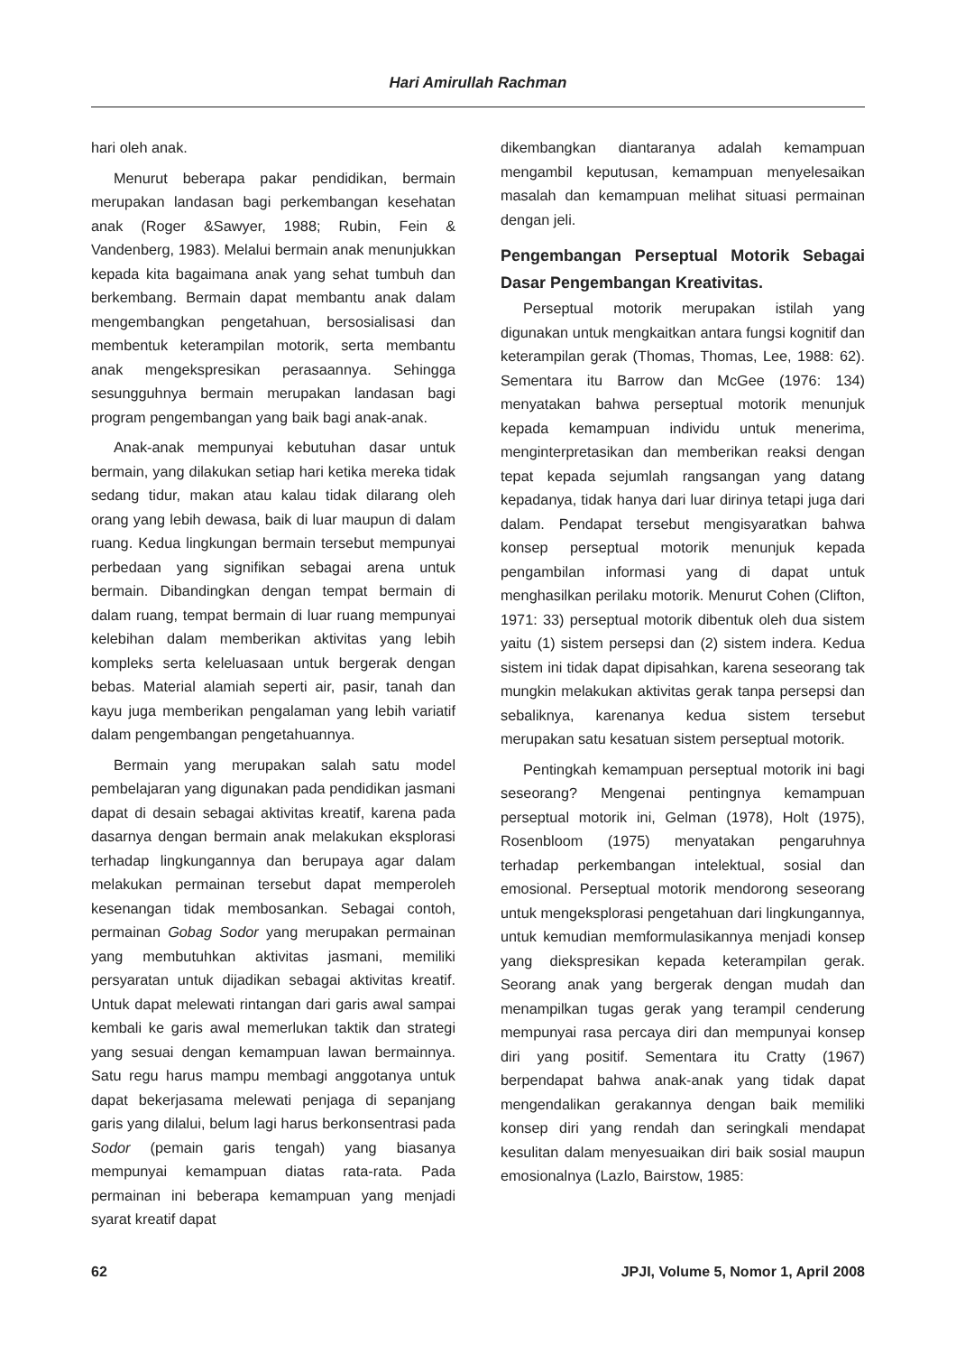Hari Amirullah Rachman
hari oleh anak.
Menurut beberapa pakar pendidikan, bermain merupakan landasan bagi perkembangan kesehatan anak (Roger &Sawyer, 1988; Rubin, Fein & Vandenberg, 1983). Melalui bermain anak menunjukkan kepada kita bagaimana anak yang sehat tumbuh dan berkembang. Bermain dapat membantu anak dalam mengembangkan pengetahuan, bersosialisasi dan membentuk keterampilan motorik, serta membantu anak mengekspresikan perasaannya. Sehingga sesungguhnya bermain merupakan landasan bagi program pengembangan yang baik bagi anak-anak.
Anak-anak mempunyai kebutuhan dasar untuk bermain, yang dilakukan setiap hari ketika mereka tidak sedang tidur, makan atau kalau tidak dilarang oleh orang yang lebih dewasa, baik di luar maupun di dalam ruang. Kedua lingkungan bermain tersebut mempunyai perbedaan yang signifikan sebagai arena untuk bermain. Dibandingkan dengan tempat bermain di dalam ruang, tempat bermain di luar ruang mempunyai kelebihan dalam memberikan aktivitas yang lebih kompleks serta keleluasaan untuk bergerak dengan bebas. Material alamiah seperti air, pasir, tanah dan kayu juga memberikan pengalaman yang lebih variatif dalam pengembangan pengetahuannya.
Bermain yang merupakan salah satu model pembelajaran yang digunakan pada pendidikan jasmani dapat di desain sebagai aktivitas kreatif, karena pada dasarnya dengan bermain anak melakukan eksplorasi terhadap lingkungannya dan berupaya agar dalam melakukan permainan tersebut dapat memperoleh kesenangan tidak membosankan. Sebagai contoh, permainan Gobag Sodor yang merupakan permainan yang membutuhkan aktivitas jasmani, memiliki persyaratan untuk dijadikan sebagai aktivitas kreatif. Untuk dapat melewati rintangan dari garis awal sampai kembali ke garis awal memerlukan taktik dan strategi yang sesuai dengan kemampuan lawan bermainnya. Satu regu harus mampu membagi anggotanya untuk dapat bekerjasama melewati penjaga di sepanjang garis yang dilalui, belum lagi harus berkonsentrasi pada Sodor (pemain garis tengah) yang biasanya mempunyai kemampuan diatas rata-rata. Pada permainan ini beberapa kemampuan yang menjadi syarat kreatif dapat
dikembangkan diantaranya adalah kemampuan mengambil keputusan, kemampuan menyelesaikan masalah dan kemampuan melihat situasi permainan dengan jeli.
Pengembangan Perseptual Motorik Sebagai Dasar Pengembangan Kreativitas.
Perseptual motorik merupakan istilah yang digunakan untuk mengkaitkan antara fungsi kognitif dan keterampilan gerak (Thomas, Thomas, Lee, 1988: 62). Sementara itu Barrow dan McGee (1976: 134) menyatakan bahwa perseptual motorik menunjuk kepada kemampuan individu untuk menerima, menginterpretasikan dan memberikan reaksi dengan tepat kepada sejumlah rangsangan yang datang kepadanya, tidak hanya dari luar dirinya tetapi juga dari dalam. Pendapat tersebut mengisyaratkan bahwa konsep perseptual motorik menunjuk kepada pengambilan informasi yang di dapat untuk menghasilkan perilaku motorik. Menurut Cohen (Clifton, 1971: 33) perseptual motorik dibentuk oleh dua sistem yaitu (1) sistem persepsi dan (2) sistem indera. Kedua sistem ini tidak dapat dipisahkan, karena seseorang tak mungkin melakukan aktivitas gerak tanpa persepsi dan sebaliknya, karenanya kedua sistem tersebut merupakan satu kesatuan sistem perseptual motorik.
Pentingkah kemampuan perseptual motorik ini bagi seseorang? Mengenai pentingnya kemampuan perseptual motorik ini, Gelman (1978), Holt (1975), Rosenbloom (1975) menyatakan pengaruhnya terhadap perkembangan intelektual, sosial dan emosional. Perseptual motorik mendorong seseorang untuk mengeksplorasi pengetahuan dari lingkungannya, untuk kemudian memformulasikannya menjadi konsep yang diekspresikan kepada keterampilan gerak. Seorang anak yang bergerak dengan mudah dan menampilkan tugas gerak yang terampil cenderung mempunyai rasa percaya diri dan mempunyai konsep diri yang positif. Sementara itu Cratty (1967) berpendapat bahwa anak-anak yang tidak dapat mengendalikan gerakannya dengan baik memiliki konsep diri yang rendah dan seringkali mendapat kesulitan dalam menyesuaikan diri baik sosial maupun emosionalnya (Lazlo, Bairstow, 1985:
62 JPJI, Volume 5, Nomor 1, April 2008